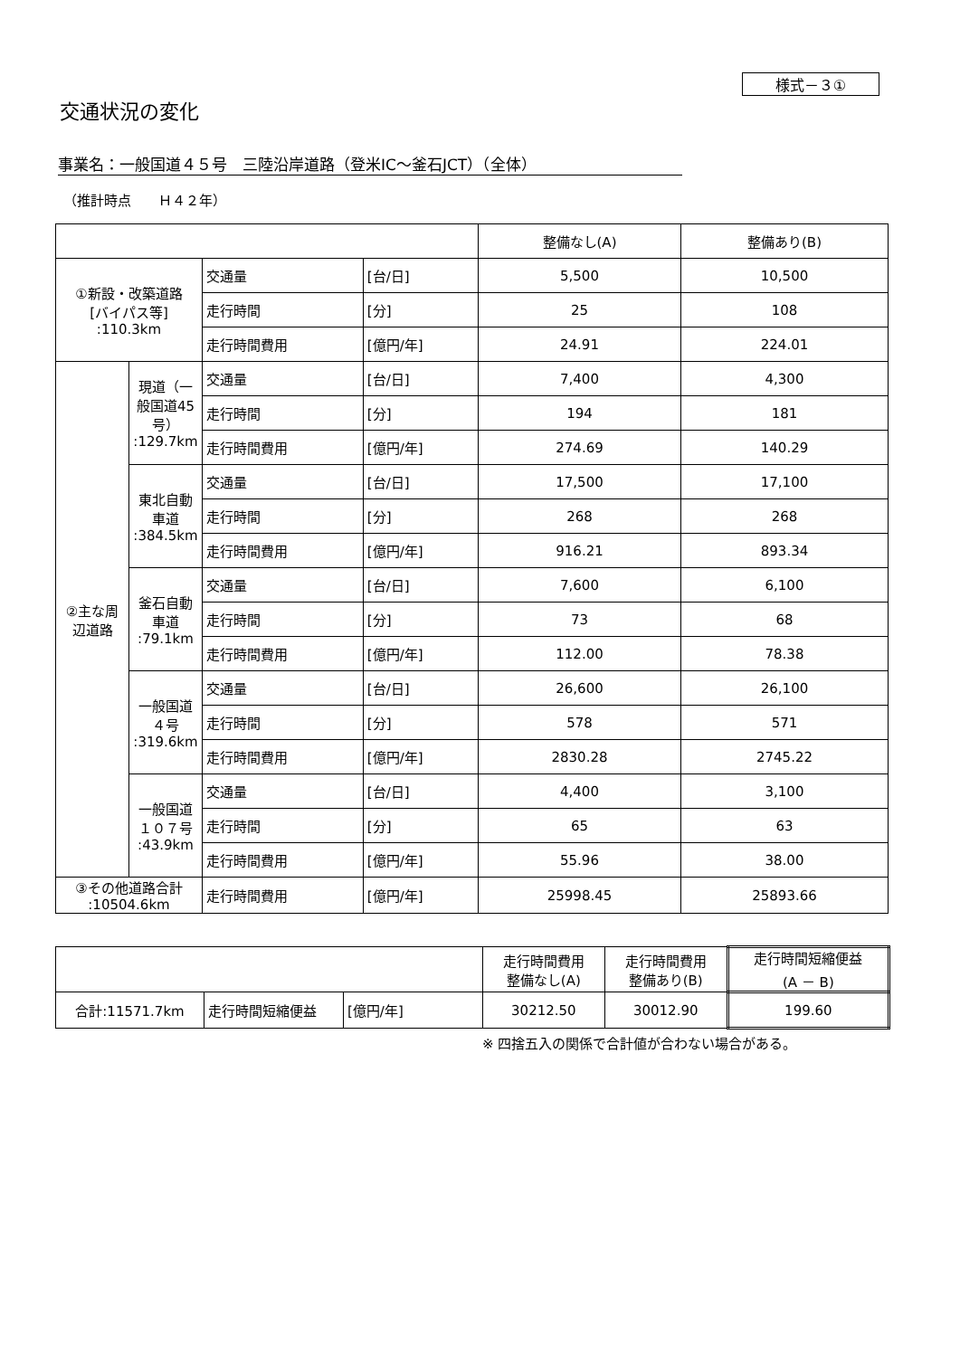様式－３①
交通状況の変化
事業名：一般国道４５号　三陸沿岸道路（登米IC～釜石JCT）（全体）
（推計時点　　Ｈ４２年）
| | | | | 整備なし(A) | 整備あり(B) |
| --- | --- | --- | --- | --- | --- |
| ①新設・改築道路 [バイパス等] :110.3km | | 交通量 | [台/日] | 5,500 | 10,500 |
| | | 走行時間 | [分] | 25 | 108 |
| | | 走行時間費用 | [億円/年] | 24.91 | 224.01 |
| ②主な周辺道路 | 現道（一般国道45号） :129.7km | 交通量 | [台/日] | 7,400 | 4,300 |
| | | 走行時間 | [分] | 194 | 181 |
| | | 走行時間費用 | [億円/年] | 274.69 | 140.29 |
| | 東北自動車道 :384.5km | 交通量 | [台/日] | 17,500 | 17,100 |
| | | 走行時間 | [分] | 268 | 268 |
| | | 走行時間費用 | [億円/年] | 916.21 | 893.34 |
| | 釜石自動車道 :79.1km | 交通量 | [台/日] | 7,600 | 6,100 |
| | | 走行時間 | [分] | 73 | 68 |
| | | 走行時間費用 | [億円/年] | 112.00 | 78.38 |
| | 一般国道４号 :319.6km | 交通量 | [台/日] | 26,600 | 26,100 |
| | | 走行時間 | [分] | 578 | 571 |
| | | 走行時間費用 | [億円/年] | 2830.28 | 2745.22 |
| | 一般国道１０７号 :43.9km | 交通量 | [台/日] | 4,400 | 3,100 |
| | | 走行時間 | [分] | 65 | 63 |
| | | 走行時間費用 | [億円/年] | 55.96 | 38.00 |
| ③その他道路合計 :10504.6km | | 走行時間費用 | [億円/年] | 25998.45 | 25893.66 |
| | | | 走行時間費用 整備なし(A) | 走行時間費用 整備あり(B) | 走行時間短縮便益 (A － B) |
| --- | --- | --- | --- | --- | --- |
| 合計:11571.7km | 走行時間短縮便益 | [億円/年] | 30212.50 | 30012.90 | 199.60 |
※ 四捨五入の関係で合計値が合わない場合がある。